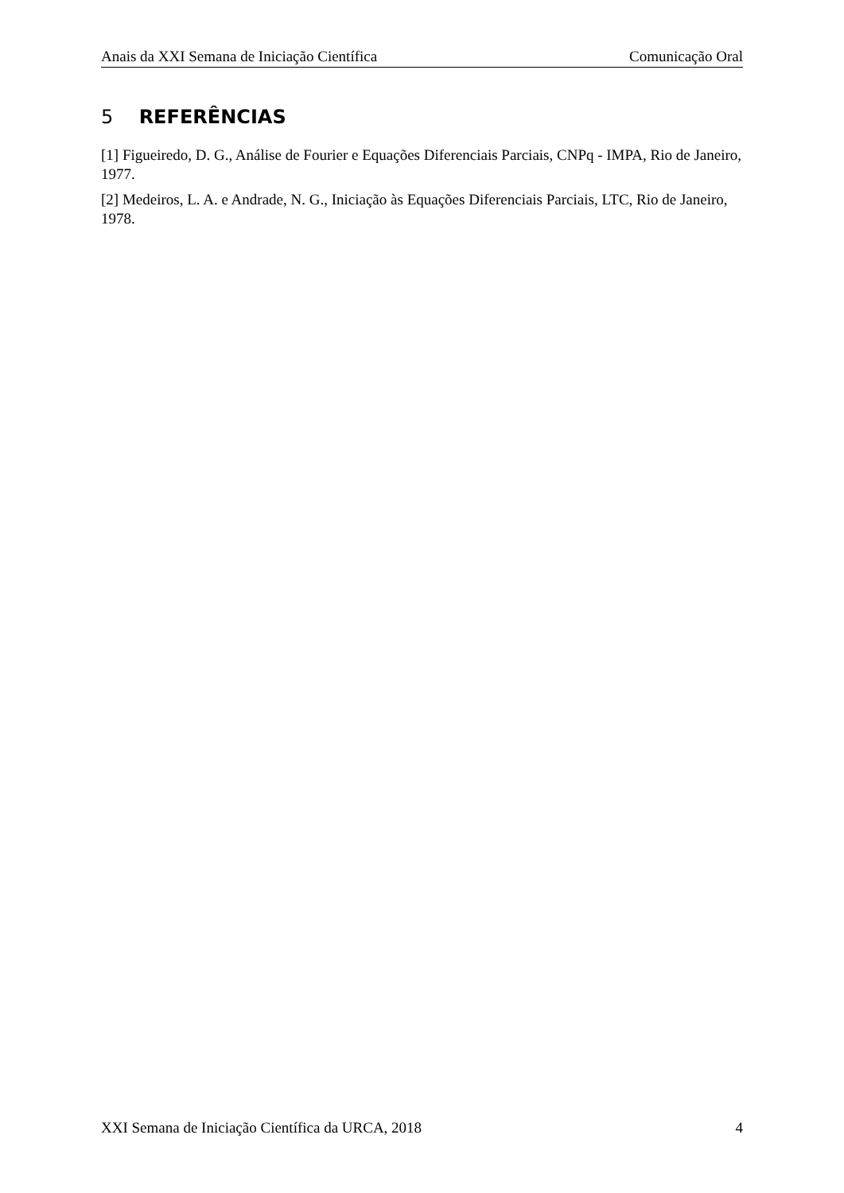Anais da XXI Semana de Iniciação Científica Comunicação Oral
5 REFERÊNCIAS
[1] Figueiredo, D. G., Análise de Fourier e Equações Diferenciais Parciais, CNPq - IMPA, Rio de Janeiro, 1977.
[2] Medeiros, L. A. e Andrade, N. G., Iniciação às Equações Diferenciais Parciais, LTC, Rio de Janeiro, 1978.
XXI Semana de Iniciação Científica da URCA, 2018 4